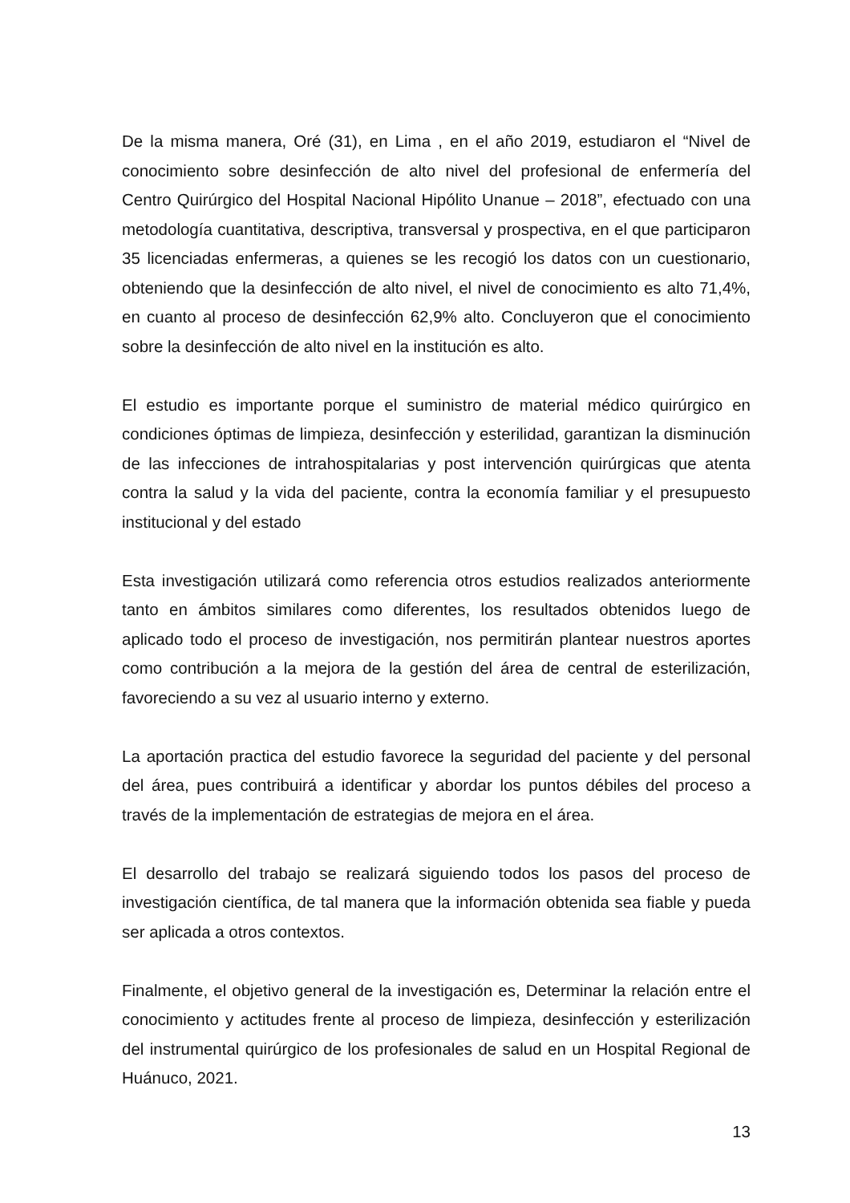De la misma manera, Oré (31), en Lima , en el año 2019, estudiaron el “Nivel de conocimiento sobre desinfección de alto nivel del profesional de enfermería del Centro Quirúrgico del Hospital Nacional Hipólito Unanue – 2018”, efectuado con una metodología cuantitativa, descriptiva, transversal y prospectiva, en el que participaron 35 licenciadas enfermeras, a quienes se les recogió los datos con un cuestionario, obteniendo que la desinfección de alto nivel, el nivel de conocimiento es alto 71,4%, en cuanto al proceso de desinfección 62,9% alto. Concluyeron que el conocimiento sobre la desinfección de alto nivel en la institución es alto.
El estudio es importante porque el suministro de material médico quirúrgico en condiciones óptimas de limpieza, desinfección y esterilidad, garantizan la disminución de las infecciones de intrahospitalarias y post intervención quirúrgicas que atenta contra la salud y la vida del paciente, contra la economía familiar y el presupuesto institucional y del estado
Esta investigación utilizará como referencia otros estudios realizados anteriormente tanto en ámbitos similares como diferentes, los resultados obtenidos luego de aplicado todo el proceso de investigación, nos permitirán plantear nuestros aportes como contribución a la mejora de la gestión del área de central de esterilización, favoreciendo a su vez al usuario interno y externo.
La aportación practica del estudio favorece la seguridad del paciente y del personal del área, pues contribuirá a identificar y abordar los puntos débiles del proceso a través de la implementación de estrategias de mejora en el área.
El desarrollo del trabajo se realizará siguiendo todos los pasos del proceso de investigación científica, de tal manera que la información obtenida sea fiable y pueda ser aplicada a otros contextos.
Finalmente, el objetivo general de la investigación es, Determinar la relación entre el conocimiento y actitudes frente al proceso de limpieza, desinfección y esterilización del instrumental quirúrgico de los profesionales de salud en un Hospital Regional de Huánuco, 2021.
13